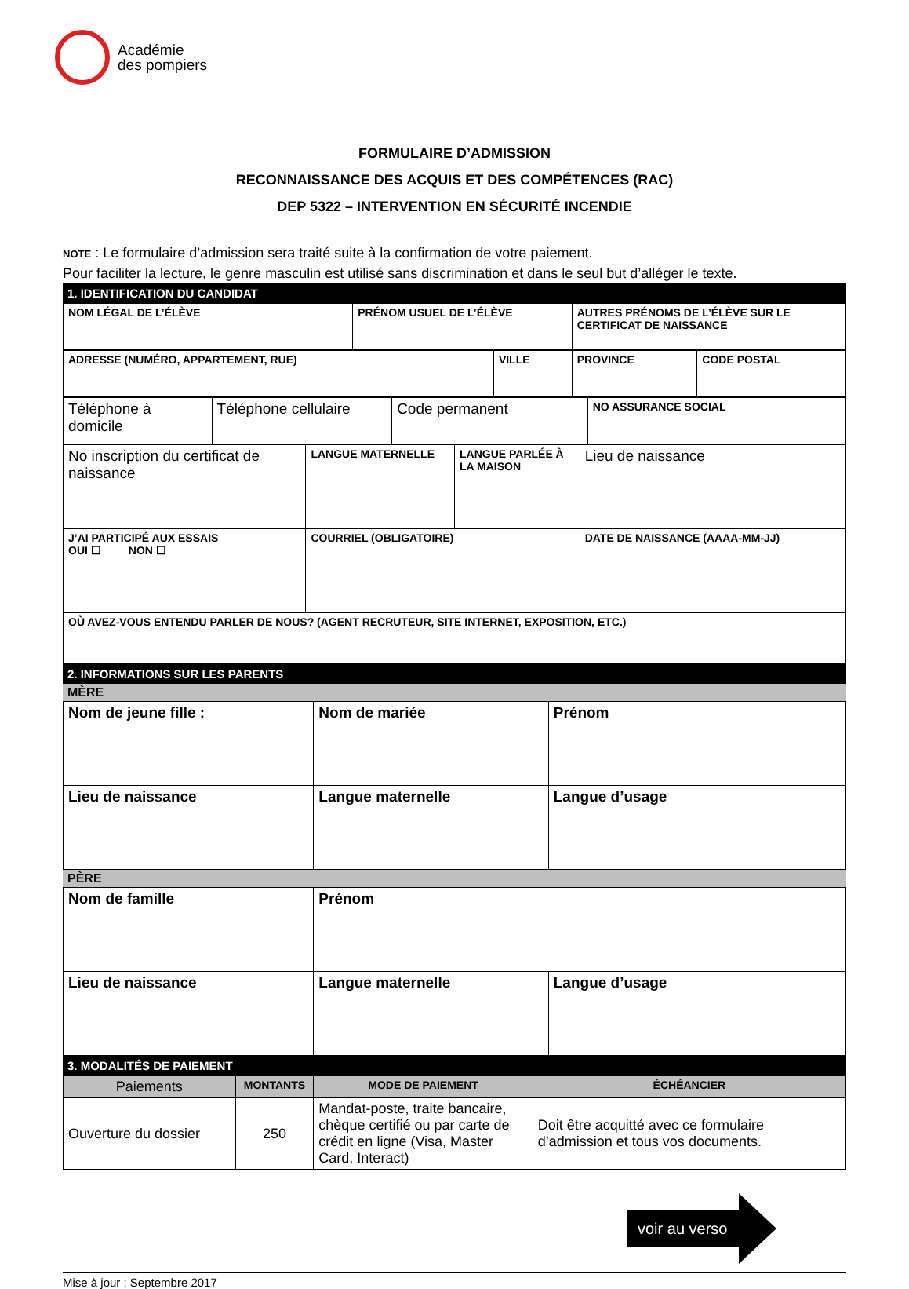Académie
des pompiers
FORMULAIRE D’ADMISSION
RECONNAISSANCE DES ACQUIS ET DES COMPÉTENCES (RAC)
DEP 5322 – INTERVENTION EN SÉCURITÉ INCENDIE
NOTE : Le formulaire d’admission sera traité suite à la confirmation de votre paiement.
Pour faciliter la lecture, le genre masculin est utilisé sans discrimination et dans le seul but d’alléger le texte.
1. IDENTIFICATION DU CANDIDAT
| NOM LÉGAL DE L’ÉLÈVE | PRÉNOM USUEL DE L’ÉLÈVE | AUTRES PRÉNOMS DE L’ÉLÈVE SUR LE CERTIFICAT DE NAISSANCE |
| ADRESSE (NUMÉRO, APPARTEMENT, RUE) | VILLE | PROVINCE | CODE POSTAL |
| Téléphone à domicile | Téléphone cellulaire | Code permanent | NO ASSURANCE SOCIAL |
| No inscription du certificat de naissance | LANGUE MATERNELLE | LANGUE PARLÉE À LA MAISON | Lieu de naissance |
| J’AI PARTICIPÉ AUX ESSAIS OUI ☐ NON ☐ | COURRIEL (OBLIGATOIRE) | | DATE DE NAISSANCE (AAAA-MM-JJ) |
| OÙ AVEZ-VOUS ENTENDU PARLER DE NOUS? (AGENT RECRUTEUR, SITE INTERNET, EXPOSITION, ETC.) | | | |
2. INFORMATIONS SUR LES PARENTS
MÈRE
| Nom de jeune fille : | Nom de mariée | Prénom |
| Lieu de naissance | Langue maternelle | Langue d’usage |
PÈRE
| Nom de famille | Prénom | |
| Lieu de naissance | Langue maternelle | Langue d’usage |
3. MODALITÉS DE PAIEMENT
| Paiements | MONTANTS | MODE DE PAIEMENT | ÉCHÉANCIER |
| --- | --- | --- | --- |
| Ouverture du dossier | 250 | Mandat-poste, traite bancaire, chèque certifié ou par carte de crédit en ligne (Visa, Master Card, Interact) | Doit être acquitté avec ce formulaire d’admission et tous vos documents. |
voir au verso
Mise à jour : Septembre 2017